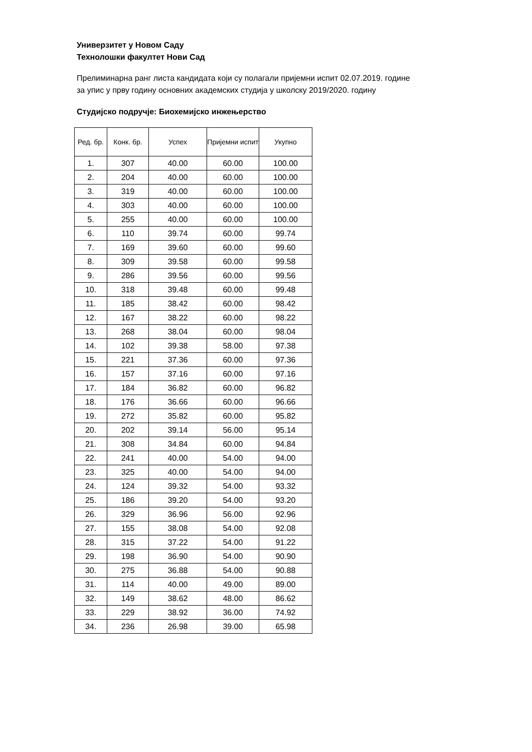Универзитет у Новом Саду
Технолошки факултет Нови Сад
Прелиминарна ранг листа кандидата који су полагали пријемни испит 02.07.2019. године
за упис у прву годину основних академских студија у школску 2019/2020. годину
Студијско подручје: Биохемијско инжењерство
| Ред. бр. | Конк. бр. | Успех | Пријемни испит | Укупно |
| --- | --- | --- | --- | --- |
| 1. | 307 | 40.00 | 60.00 | 100.00 |
| 2. | 204 | 40.00 | 60.00 | 100.00 |
| 3. | 319 | 40.00 | 60.00 | 100.00 |
| 4. | 303 | 40.00 | 60.00 | 100.00 |
| 5. | 255 | 40.00 | 60.00 | 100.00 |
| 6. | 110 | 39.74 | 60.00 | 99.74 |
| 7. | 169 | 39.60 | 60.00 | 99.60 |
| 8. | 309 | 39.58 | 60.00 | 99.58 |
| 9. | 286 | 39.56 | 60.00 | 99.56 |
| 10. | 318 | 39.48 | 60.00 | 99.48 |
| 11. | 185 | 38.42 | 60.00 | 98.42 |
| 12. | 167 | 38.22 | 60.00 | 98.22 |
| 13. | 268 | 38.04 | 60.00 | 98.04 |
| 14. | 102 | 39.38 | 58.00 | 97.38 |
| 15. | 221 | 37.36 | 60.00 | 97.36 |
| 16. | 157 | 37.16 | 60.00 | 97.16 |
| 17. | 184 | 36.82 | 60.00 | 96.82 |
| 18. | 176 | 36.66 | 60.00 | 96.66 |
| 19. | 272 | 35.82 | 60.00 | 95.82 |
| 20. | 202 | 39.14 | 56.00 | 95.14 |
| 21. | 308 | 34.84 | 60.00 | 94.84 |
| 22. | 241 | 40.00 | 54.00 | 94.00 |
| 23. | 325 | 40.00 | 54.00 | 94.00 |
| 24. | 124 | 39.32 | 54.00 | 93.32 |
| 25. | 186 | 39.20 | 54.00 | 93.20 |
| 26. | 329 | 36.96 | 56.00 | 92.96 |
| 27. | 155 | 38.08 | 54.00 | 92.08 |
| 28. | 315 | 37.22 | 54.00 | 91.22 |
| 29. | 198 | 36.90 | 54.00 | 90.90 |
| 30. | 275 | 36.88 | 54.00 | 90.88 |
| 31. | 114 | 40.00 | 49.00 | 89.00 |
| 32. | 149 | 38.62 | 48.00 | 86.62 |
| 33. | 229 | 38.92 | 36.00 | 74.92 |
| 34. | 236 | 26.98 | 39.00 | 65.98 |